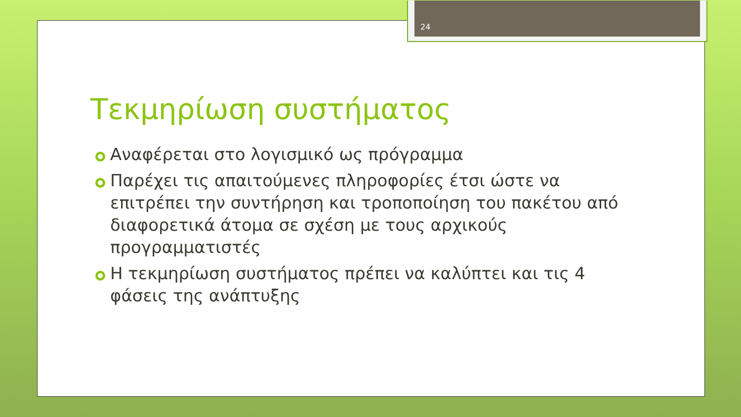24
Τεκμηρίωση συστήματος
Αναφέρεται στο λογισμικό ως πρόγραμμα
Παρέχει τις απαιτούμενες πληροφορίες έτσι ώστε να επιτρέπει την συντήρηση και τροποποίηση του πακέτου από διαφορετικά άτομα σε σχέση με τους αρχικούς προγραμματιστές
Η τεκμηρίωση συστήματος πρέπει να καλύπτει και τις 4 φάσεις της ανάπτυξης